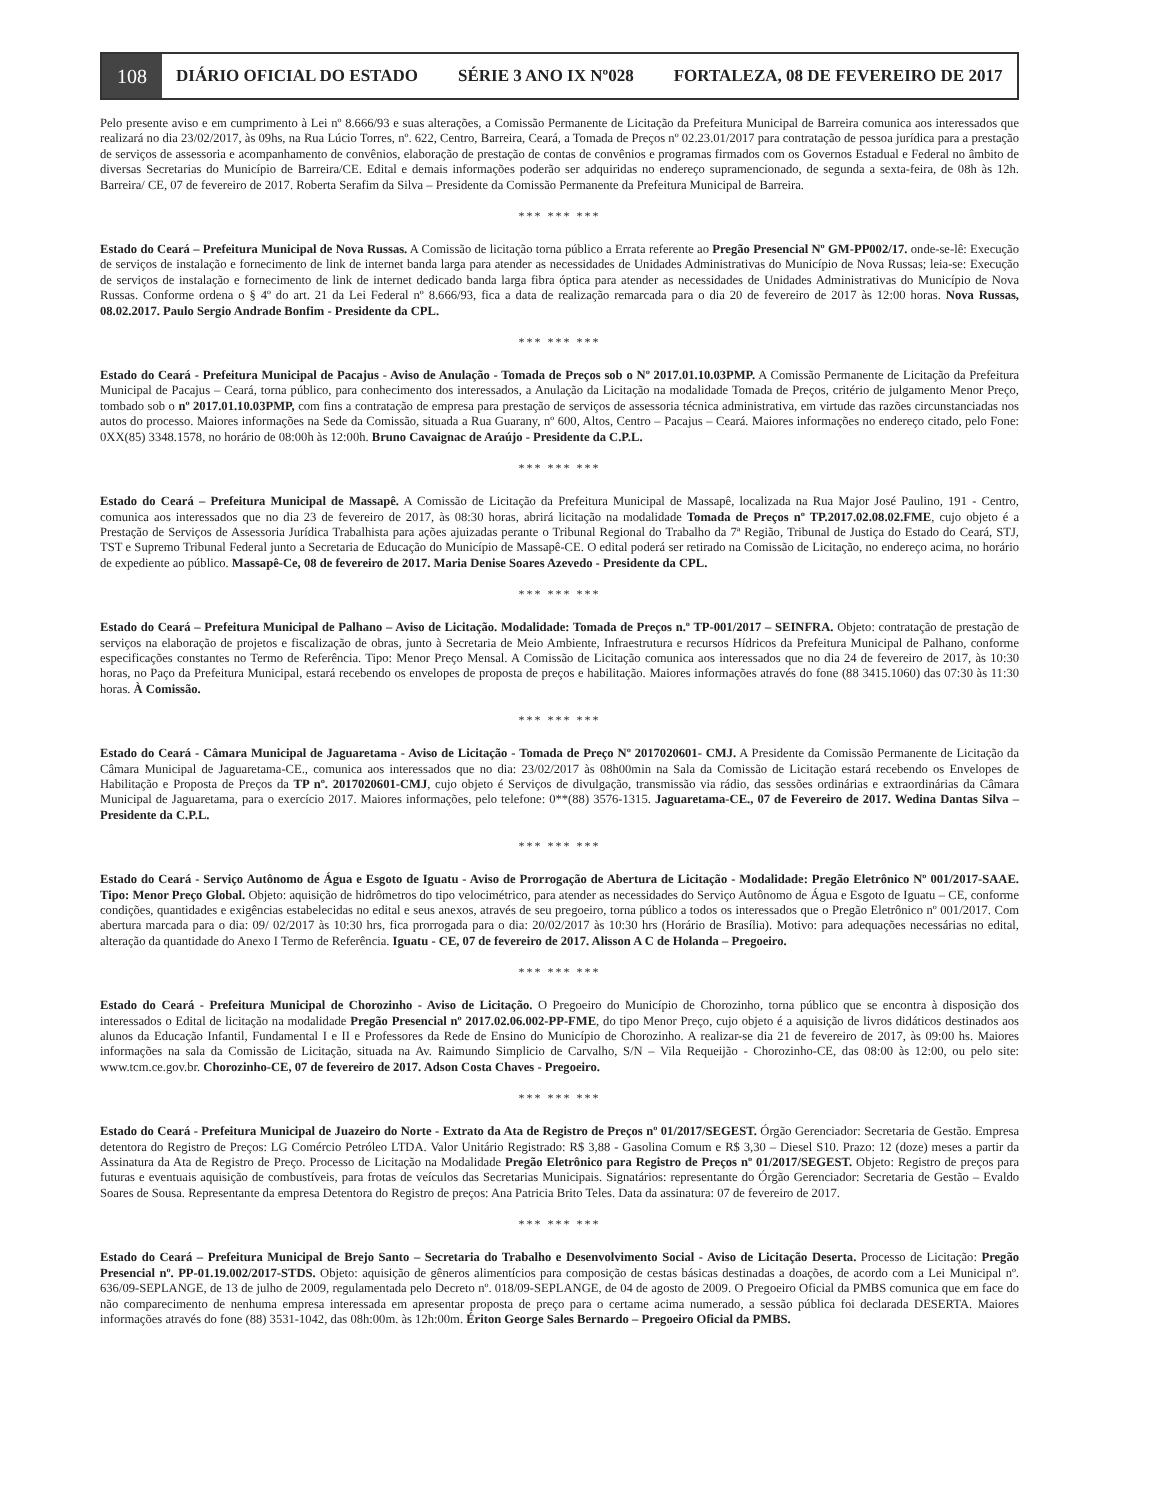108
DIÁRIO OFICIAL DO ESTADO SÉRIE 3 ANO IX Nº028 FORTALEZA, 08 DE FEVEREIRO DE 2017
Pelo presente aviso e em cumprimento à Lei nº 8.666/93 e suas alterações, a Comissão Permanente de Licitação da Prefeitura Municipal de Barreira comunica aos interessados que realizará no dia 23/02/2017, às 09hs, na Rua Lúcio Torres, nº. 622, Centro, Barreira, Ceará, a Tomada de Preços nº 02.23.01/2017 para contratação de pessoa jurídica para a prestação de serviços de assessoria e acompanhamento de convênios, elaboração de prestação de contas de convênios e programas firmados com os Governos Estadual e Federal no âmbito de diversas Secretarias do Município de Barreira/CE. Edital e demais informações poderão ser adquiridas no endereço supramencionado, de segunda a sexta-feira, de 08h às 12h. Barreira/ CE, 07 de fevereiro de 2017. Roberta Serafim da Silva – Presidente da Comissão Permanente da Prefeitura Municipal de Barreira.
*** *** ***
Estado do Ceará – Prefeitura Municipal de Nova Russas. A Comissão de licitação torna público a Errata referente ao Pregão Presencial Nº GM-PP002/17. onde-se-lê: Execução de serviços de instalação e fornecimento de link de internet banda larga para atender as necessidades de Unidades Administrativas do Município de Nova Russas; leia-se: Execução de serviços de instalação e fornecimento de link de internet dedicado banda larga fibra óptica para atender as necessidades de Unidades Administrativas do Município de Nova Russas. Conforme ordena o § 4º do art. 21 da Lei Federal nº 8.666/93, fica a data de realização remarcada para o dia 20 de fevereiro de 2017 às 12:00 horas. Nova Russas, 08.02.2017. Paulo Sergio Andrade Bonfim - Presidente da CPL.
*** *** ***
Estado do Ceará - Prefeitura Municipal de Pacajus - Aviso de Anulação - Tomada de Preços sob o Nº 2017.01.10.03PMP. A Comissão Permanente de Licitação da Prefeitura Municipal de Pacajus – Ceará, torna público, para conhecimento dos interessados, a Anulação da Licitação na modalidade Tomada de Preços, critério de julgamento Menor Preço, tombado sob o nº 2017.01.10.03PMP, com fins a contratação de empresa para prestação de serviços de assessoria técnica administrativa, em virtude das razões circunstanciadas nos autos do processo. Maiores informações na Sede da Comissão, situada a Rua Guarany, nº 600, Altos, Centro – Pacajus – Ceará. Maiores informações no endereço citado, pelo Fone: 0XX(85) 3348.1578, no horário de 08:00h às 12:00h. Bruno Cavaignac de Araújo - Presidente da C.P.L.
*** *** ***
Estado do Ceará – Prefeitura Municipal de Massapê. A Comissão de Licitação da Prefeitura Municipal de Massapê, localizada na Rua Major José Paulino, 191 - Centro, comunica aos interessados que no dia 23 de fevereiro de 2017, às 08:30 horas, abrirá licitação na modalidade Tomada de Preços nº TP.2017.02.08.02.FME, cujo objeto é a Prestação de Serviços de Assessoria Jurídica Trabalhista para ações ajuizadas perante o Tribunal Regional do Trabalho da 7ª Região, Tribunal de Justiça do Estado do Ceará, STJ, TST e Supremo Tribunal Federal junto a Secretaria de Educação do Município de Massapê-CE. O edital poderá ser retirado na Comissão de Licitação, no endereço acima, no horário de expediente ao público. Massapê-Ce, 08 de fevereiro de 2017. Maria Denise Soares Azevedo - Presidente da CPL.
*** *** ***
Estado do Ceará – Prefeitura Municipal de Palhano – Aviso de Licitação. Modalidade: Tomada de Preços n.º TP-001/2017 – SEINFRA. Objeto: contratação de prestação de serviços na elaboração de projetos e fiscalização de obras, junto à Secretaria de Meio Ambiente, Infraestrutura e recursos Hídricos da Prefeitura Municipal de Palhano, conforme especificações constantes no Termo de Referência. Tipo: Menor Preço Mensal. A Comissão de Licitação comunica aos interessados que no dia 24 de fevereiro de 2017, às 10:30 horas, no Paço da Prefeitura Municipal, estará recebendo os envelopes de proposta de preços e habilitação. Maiores informações através do fone (88 3415.1060) das 07:30 às 11:30 horas. À Comissão.
*** *** ***
Estado do Ceará - Câmara Municipal de Jaguaretama - Aviso de Licitação - Tomada de Preço Nº 2017020601- CMJ. A Presidente da Comissão Permanente de Licitação da Câmara Municipal de Jaguaretama-CE., comunica aos interessados que no dia: 23/02/2017 às 08h00min na Sala da Comissão de Licitação estará recebendo os Envelopes de Habilitação e Proposta de Preços da TP nº. 2017020601-CMJ, cujo objeto é Serviços de divulgação, transmissão via rádio, das sessões ordinárias e extraordinárias da Câmara Municipal de Jaguaretama, para o exercício 2017. Maiores informações, pelo telefone: 0**(88) 3576-1315. Jaguaretama-CE., 07 de Fevereiro de 2017. Wedina Dantas Silva – Presidente da C.P.L.
*** *** ***
Estado do Ceará - Serviço Autônomo de Água e Esgoto de Iguatu - Aviso de Prorrogação de Abertura de Licitação - Modalidade: Pregão Eletrônico Nº 001/2017-SAAE. Tipo: Menor Preço Global. Objeto: aquisição de hidrômetros do tipo velocimétrico, para atender as necessidades do Serviço Autônomo de Água e Esgoto de Iguatu – CE, conforme condições, quantidades e exigências estabelecidas no edital e seus anexos, através de seu pregoeiro, torna público a todos os interessados que o Pregão Eletrônico nº 001/2017. Com abertura marcada para o dia: 09/ 02/2017 às 10:30 hrs, fica prorrogada para o dia: 20/02/2017 às 10:30 hrs (Horário de Brasília). Motivo: para adequações necessárias no edital, alteração da quantidade do Anexo I Termo de Referência. Iguatu - CE, 07 de fevereiro de 2017. Alisson A C de Holanda – Pregoeiro.
*** *** ***
Estado do Ceará - Prefeitura Municipal de Chorozinho - Aviso de Licitação. O Pregoeiro do Município de Chorozinho, torna público que se encontra à disposição dos interessados o Edital de licitação na modalidade Pregão Presencial nº 2017.02.06.002-PP-FME, do tipo Menor Preço, cujo objeto é a aquisição de livros didáticos destinados aos alunos da Educação Infantil, Fundamental I e II e Professores da Rede de Ensino do Município de Chorozinho. A realizar-se dia 21 de fevereiro de 2017, às 09:00 hs. Maiores informações na sala da Comissão de Licitação, situada na Av. Raimundo Simplicio de Carvalho, S/N – Vila Requeijão - Chorozinho-CE, das 08:00 às 12:00, ou pelo site: www.tcm.ce.gov.br. Chorozinho-CE, 07 de fevereiro de 2017. Adson Costa Chaves - Pregoeiro.
*** *** ***
Estado do Ceará - Prefeitura Municipal de Juazeiro do Norte - Extrato da Ata de Registro de Preços nº 01/2017/SEGEST. Órgão Gerenciador: Secretaria de Gestão. Empresa detentora do Registro de Preços: LG Comércio Petróleo LTDA. Valor Unitário Registrado: R$ 3,88 - Gasolina Comum e R$ 3,30 – Diesel S10. Prazo: 12 (doze) meses a partir da Assinatura da Ata de Registro de Preço. Processo de Licitação na Modalidade Pregão Eletrônico para Registro de Preços nº 01/2017/SEGEST. Objeto: Registro de preços para futuras e eventuais aquisição de combustíveis, para frotas de veículos das Secretarias Municipais. Signatários: representante do Órgão Gerenciador: Secretaria de Gestão – Evaldo Soares de Sousa. Representante da empresa Detentora do Registro de preços: Ana Patricia Brito Teles. Data da assinatura: 07 de fevereiro de 2017.
*** *** ***
Estado do Ceará – Prefeitura Municipal de Brejo Santo – Secretaria do Trabalho e Desenvolvimento Social - Aviso de Licitação Deserta. Processo de Licitação: Pregão Presencial nº. PP-01.19.002/2017-STDS. Objeto: aquisição de gêneros alimentícios para composição de cestas básicas destinadas a doações, de acordo com a Lei Municipal nº. 636/09-SEPLANGE, de 13 de julho de 2009, regulamentada pelo Decreto nº. 018/09-SEPLANGE, de 04 de agosto de 2009. O Pregoeiro Oficial da PMBS comunica que em face do não comparecimento de nenhuma empresa interessada em apresentar proposta de preço para o certame acima numerado, a sessão pública foi declarada DESERTA. Maiores informações através do fone (88) 3531-1042, das 08h:00m. às 12h:00m. Ériton George Sales Bernardo – Pregoeiro Oficial da PMBS.